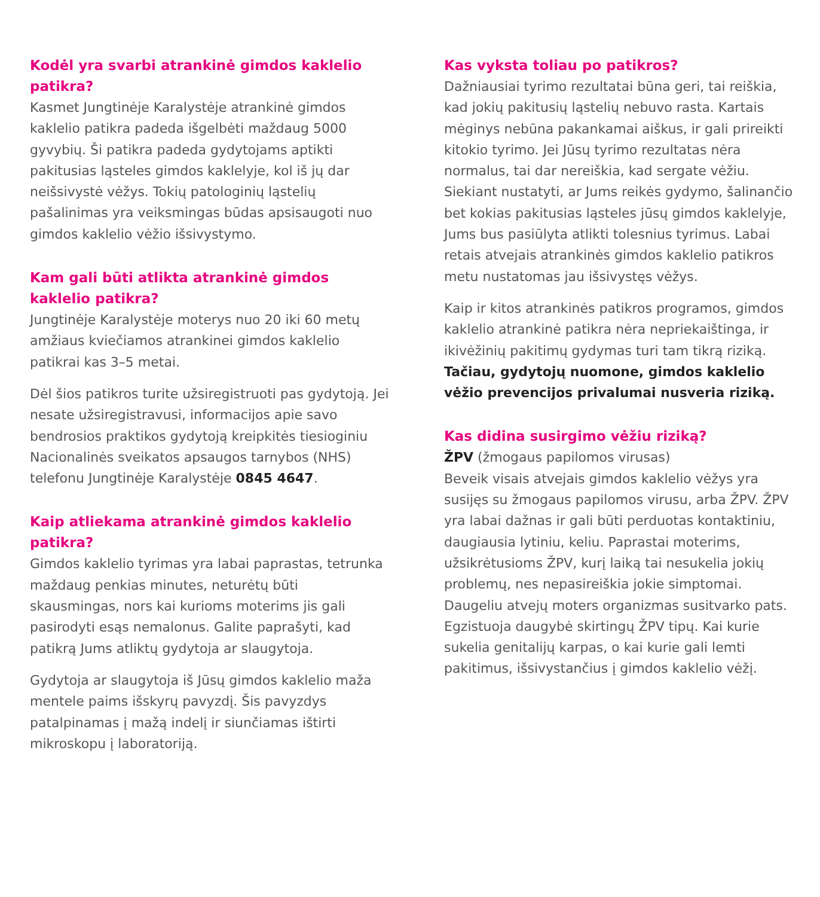Kodėl yra svarbi atrankinė gimdos kaklelio patikra?
Kasmet Jungtinėje Karalystėje atrankinė gimdos kaklelio patikra padeda išgelbėti maždaug 5000 gyvybių. Ši patikra padeda gydytojams aptikti pakitusias ląsteles gimdos kaklelyje, kol iš jų dar neišsivystė vėžys. Tokių patologinių ląstelių pašalinimas yra veiksmingas būdas apsisaugoti nuo gimdos kaklelio vėžio išsivystymo.
Kam gali būti atlikta atrankinė gimdos kaklelio patikra?
Jungtinėje Karalystėje moterys nuo 20 iki 60 metų amžiaus kviečiamos atrankinei gimdos kaklelio patikrai kas 3–5 metai.
Dėl šios patikros turite užsiregistruoti pas gydytoją. Jei nesate užsiregistravusi, informacijos apie savo bendrosios praktikos gydytoją kreipkitės tiesioginiu Nacionalinės sveikatos apsaugos tarnybos (NHS) telefonu Jungtinėje Karalystėje 0845 4647.
Kaip atliekama atrankinė gimdos kaklelio patikra?
Gimdos kaklelio tyrimas yra labai paprastas, tetrunka maždaug penkias minutes, neturėtų būti skausmingas, nors kai kurioms moterims jis gali pasirodyti esąs nemalonus. Galite paprašyti, kad patikrą Jums atliktų gydytoja ar slaugytoja.
Gydytoja ar slaugytoja iš Jūsų gimdos kaklelio maža mentele paims išskyrų pavyzdį. Šis pavyzdys patalpinamas į mažą indelį ir siunčiamas ištirti mikroskopu į laboratoriją.
Kas vyksta toliau po patikros?
Dažniausiai tyrimo rezultatai būna geri, tai reiškia, kad jokių pakitusių ląstelių nebuvo rasta. Kartais mėginys nebūna pakankamai aiškus, ir gali prireikti kitokio tyrimo. Jei Jūsų tyrimo rezultatas nėra normalus, tai dar nereiškia, kad sergate vėžiu. Siekiant nustatyti, ar Jums reikės gydymo, šalinančio bet kokias pakitusias ląsteles jūsų gimdos kaklelyje, Jums bus pasiūlyta atlikti tolesnius tyrimus. Labai retais atvejais atrankinės gimdos kaklelio patikros metu nustatomas jau išsivystęs vėžys.
Kaip ir kitos atrankinės patikros programos, gimdos kaklelio atrankinė patikra nėra nepriekaištinga, ir ikivėžinių pakitimų gydymas turi tam tikrą riziką. Tačiau, gydytojų nuomone, gimdos kaklelio vėžio prevencijos privalumai nusveria riziką.
Kas didina susirgimo vėžiu riziką?
ŽPV (žmogaus papilomos virusas)
Beveik visais atvejais gimdos kaklelio vėžys yra susijęs su žmogaus papilomos virusu, arba ŽPV. ŽPV yra labai dažnas ir gali būti perduotas kontaktiniu, daugiausia lytiniu, keliu. Paprastai moterims, užsikrėtusioms ŽPV, kurį laiką tai nesukelia jokių problemų, nes nepasireiškia jokie simptomai. Daugeliu atvejų moters organizmas susitvarko pats. Egzistuoja daugybė skirtingų ŽPV tipų. Kai kurie sukelia genitalijų karpas, o kai kurie gali lemti pakitimus, išsivystančius į gimdos kaklelio vėžį.